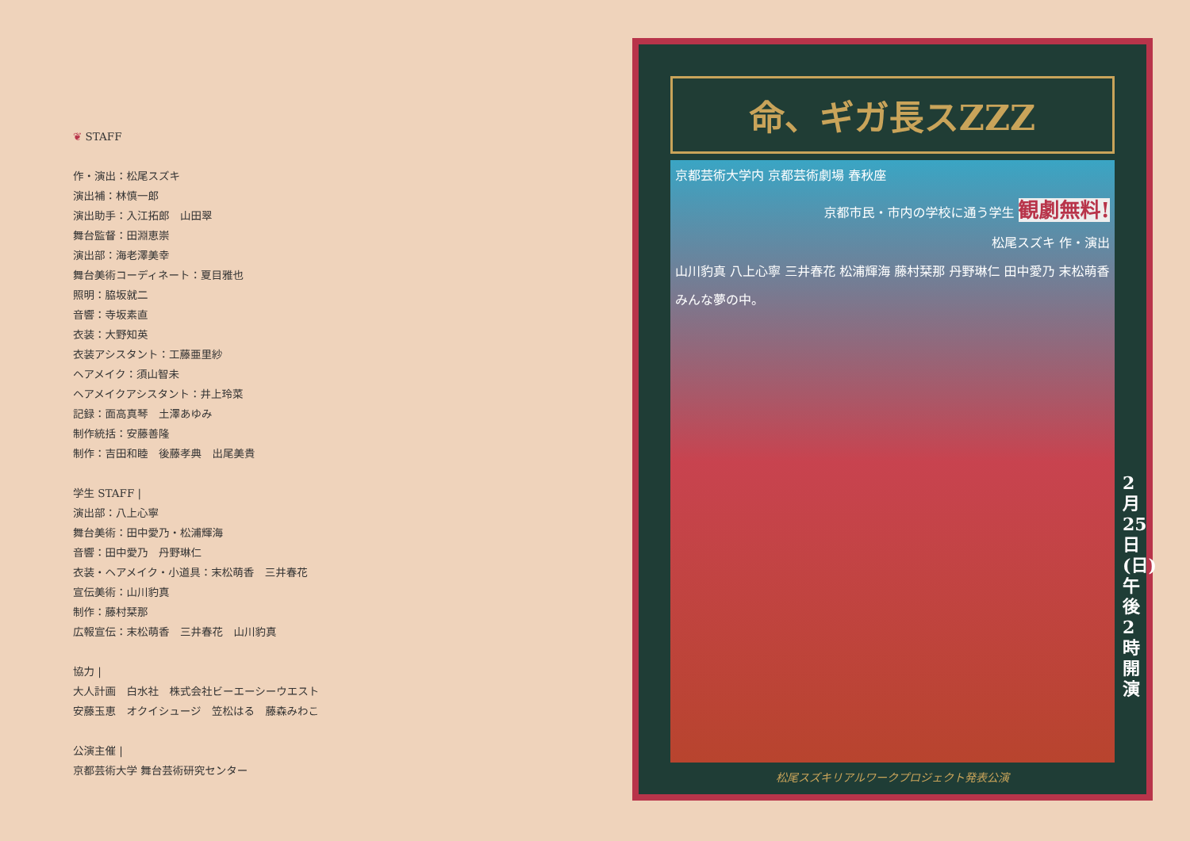❦ STAFF
作・演出：松尾スズキ
演出補：林慎一郎
演出助手：入江拓郎　山田翠
舞台監督：田淵恵崇
演出部：海老澤美幸
舞台美術コーディネート：夏目雅也
照明：脇坂就二
音響：寺坂素直
衣装：大野知英
衣装アシスタント：工藤亜里紗
ヘアメイク：須山智未
ヘアメイクアシスタント：井上玲菜
記録：面高真琴　土澤あゆみ
制作統括：安藤善隆
制作：吉田和睦　後藤孝典　出尾美貴
学生 STAFF |
演出部：八上心寧
舞台美術：田中愛乃・松浦輝海
音響：田中愛乃　丹野琳仁
衣装・ヘアメイク・小道具：末松萌香　三井春花
宣伝美術：山川豹真
制作：藤村栞那
広報宣伝：末松萌香　三井春花　山川豹真
協力 |
大人計画　白水社　株式会社ビーエーシーウエスト
安藤玉恵　オクイシュージ　笠松はる　藤森みわこ
公演主催 |
京都芸術大学 舞台芸術研究センター
命、ギガ長スZZZ
京都芸術大学内 京都芸術劇場 春秋座
京都市民・市内の学校に通う学生 観劇無料!
松尾スズキ 作・演出
山川豹真 八上心寧 三井春花 松浦輝海 藤村栞那 丹野琳仁 田中愛乃 末松萌香
みんな夢の中。
2月25日(日)午後2時開演
松尾スズキリアルワークプロジェクト発表公演